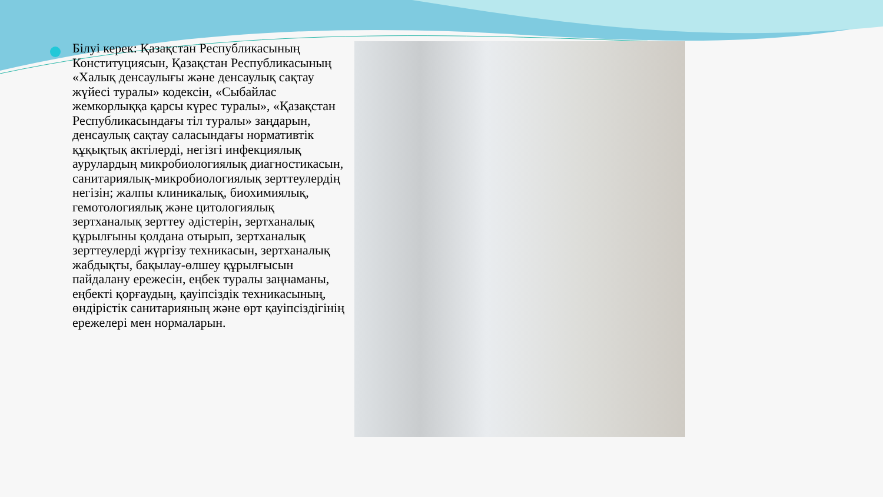Білуі керек: Қазақстан Республикасының Конституциясын, Қазақстан Республикасының «Халық денсаулығы және денсаулық сақтау жүйесі туралы» кодексін, «Сыбайлас жемкорлыққа қарсы күрес туралы», «Қазақстан Республикасындағы тіл туралы» заңдарын, денсаулық сақтау саласындағы нормативтік құқықтық актілерді, негізгі инфекциялық аурулардың микробиологиялық диагностикасын, санитариялық-микробиологиялық зерттеулердің негізін; жалпы клиникалық, биохимиялық, гемотологиялық және цитологиялық зертханалық зерттеу әдістерін, зертханалық құрылғыны қолдана отырып, зертханалық зерттеулерді жүргізу техникасын, зертханалық жабдықты, бақылау-өлшеу құрылғысын пайдалану ережесін, еңбек туралы заңнаманы, еңбекті қорғаудың, қауіпсіздік техникасының, өндірістік санитарияның және өрт қауіпсіздігінің ережелері мен нормаларын.